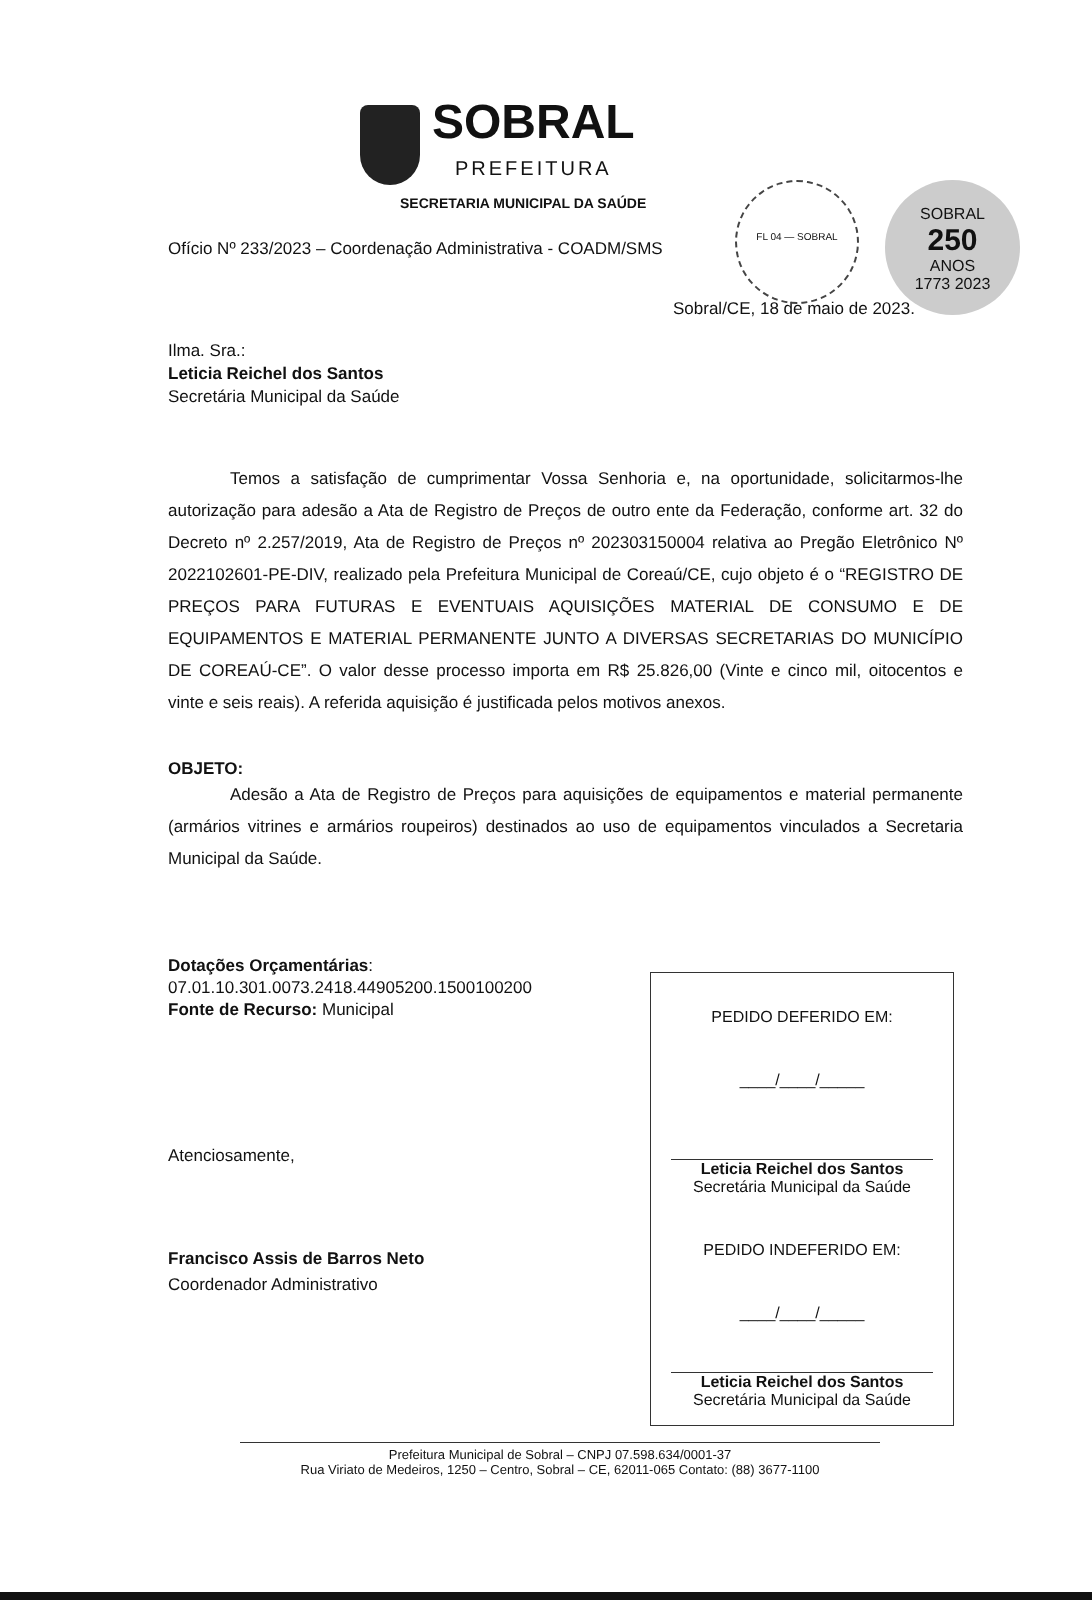SOBRAL
PREFEITURA
FL 04 — SOBRAL
SOBRAL
250
ANOS
1773 2023
SECRETARIA MUNICIPAL DA SAÚDE
Ofício Nº 233/2023 – Coordenação Administrativa - COADM/SMS
Sobral/CE, 18 de maio de 2023.
Ilma. Sra.:
Leticia Reichel dos Santos
Secretária Municipal da Saúde
Temos a satisfação de cumprimentar Vossa Senhoria e, na oportunidade, solicitarmos-lhe autorização para adesão a Ata de Registro de Preços de outro ente da Federação, conforme art. 32 do Decreto nº 2.257/2019, Ata de Registro de Preços nº 202303150004 relativa ao Pregão Eletrônico Nº 2022102601-PE-DIV, realizado pela Prefeitura Municipal de Coreaú/CE, cujo objeto é o “REGISTRO DE PREÇOS PARA FUTURAS E EVENTUAIS AQUISIÇÕES MATERIAL DE CONSUMO E DE EQUIPAMENTOS E MATERIAL PERMANENTE JUNTO A DIVERSAS SECRETARIAS DO MUNICÍPIO DE COREAÚ-CE”. O valor desse processo importa em R$ 25.826,00 (Vinte e cinco mil, oitocentos e vinte e seis reais). A referida aquisição é justificada pelos motivos anexos.
OBJETO:
Adesão a Ata de Registro de Preços para aquisições de equipamentos e material permanente (armários vitrines e armários roupeiros) destinados ao uso de equipamentos vinculados a Secretaria Municipal da Saúde.
Dotações Orçamentárias:
07.01.10.301.0073.2418.44905200.1500100200
Fonte de Recurso: Municipal
Atenciosamente,
Francisco Assis de Barros Neto
Coordenador Administrativo
PEDIDO DEFERIDO EM:
____/____/_____
Leticia Reichel dos Santos
Secretária Municipal da Saúde
PEDIDO INDEFERIDO EM:
____/____/_____
Leticia Reichel dos Santos
Secretária Municipal da Saúde
Prefeitura Municipal de Sobral – CNPJ 07.598.634/0001-37
Rua Viriato de Medeiros, 1250 – Centro, Sobral – CE, 62011-065 Contato: (88) 3677-1100